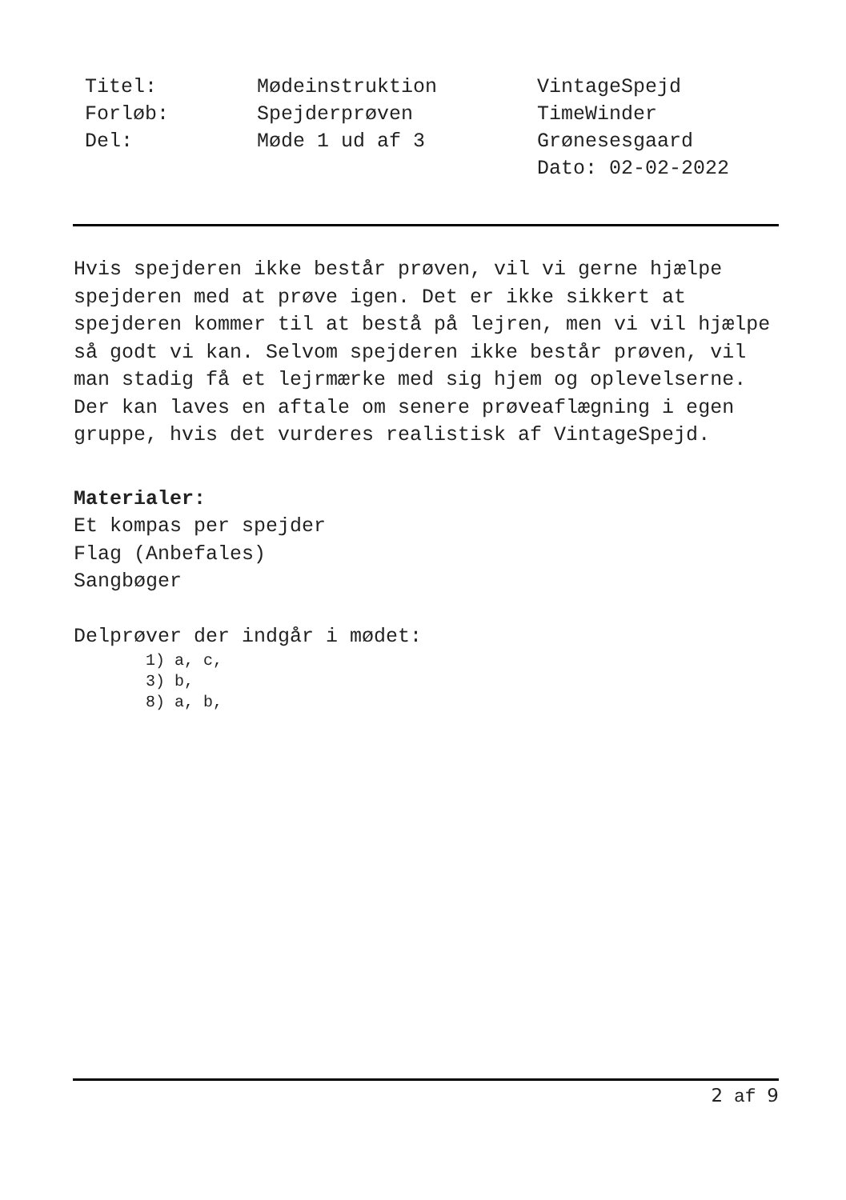Titel:
Forløb:
Del:
Mødeinstruktion
Spejderprøven
Møde 1 ud af 3
VintageSpejd
TimeWinder
Grønesesgaard
Dato: 02-02-2022
Hvis spejderen ikke består prøven, vil vi gerne hjælpe spejderen med at prøve igen. Det er ikke sikkert at spejderen kommer til at bestå på lejren, men vi vil hjælpe så godt vi kan. Selvom spejderen ikke består prøven, vil man stadig få et lejrmærke med sig hjem og oplevelserne. Der kan laves en aftale om senere prøveaflægning i egen gruppe, hvis det vurderes realistisk af VintageSpejd.
Materialer:
Et kompas per spejder
Flag (Anbefales)
Sangbøger
Delprøver der indgår i mødet:
1) a, c,
3) b,
8) a, b,
2 af 9